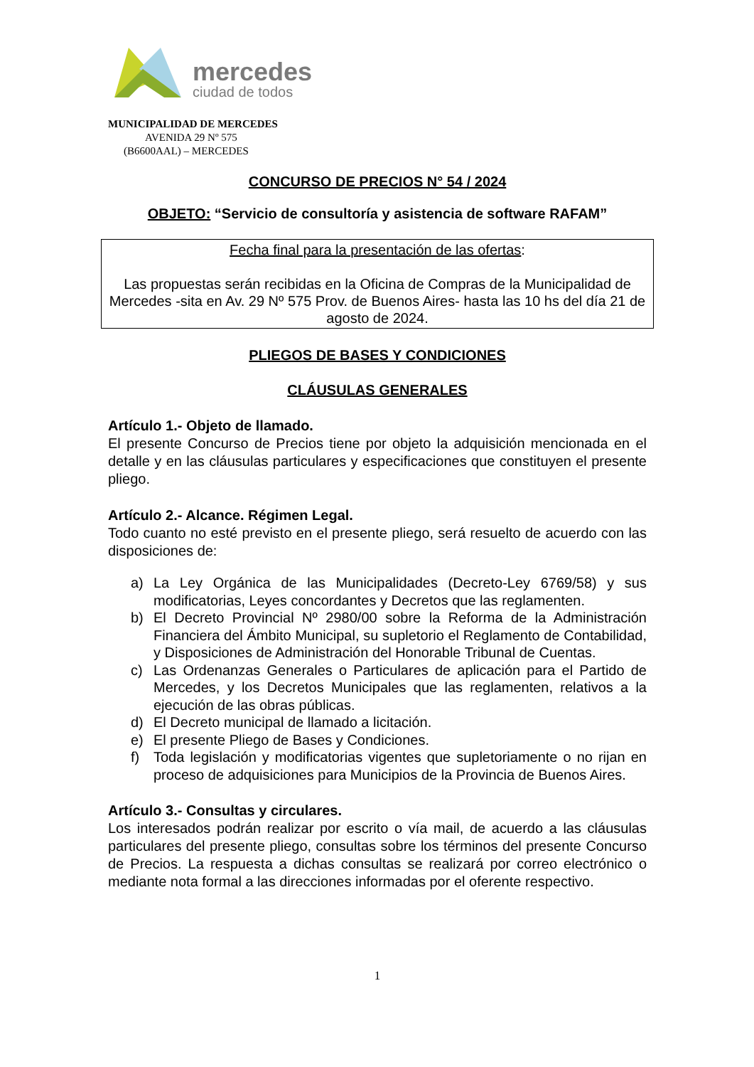mercedes
ciudad de todos
MUNICIPALIDAD DE MERCEDES
AVENIDA 29 Nº 575
(B6600AAL) – MERCEDES
CONCURSO DE PRECIOS N° 54 / 2024
OBJETO: “Servicio de consultoría y asistencia de software RAFAM”
Fecha final para la presentación de las ofertas:
Las propuestas serán recibidas en la Oficina de Compras de la Municipalidad de Mercedes -sita en Av. 29 Nº 575 Prov. de Buenos Aires- hasta las 10 hs del día 21 de agosto de 2024.
PLIEGOS DE BASES Y CONDICIONES
CLÁUSULAS GENERALES
Artículo 1.- Objeto de llamado.
El presente Concurso de Precios tiene por objeto la adquisición mencionada en el detalle y en las cláusulas particulares y especificaciones que constituyen el presente pliego.
Artículo 2.- Alcance. Régimen Legal.
Todo cuanto no esté previsto en el presente pliego, será resuelto de acuerdo con las disposiciones de:
a) La Ley Orgánica de las Municipalidades (Decreto-Ley 6769/58) y sus modificatorias, Leyes concordantes y Decretos que las reglamenten.
b) El Decreto Provincial Nº 2980/00 sobre la Reforma de la Administración Financiera del Ámbito Municipal, su supletorio el Reglamento de Contabilidad, y Disposiciones de Administración del Honorable Tribunal de Cuentas.
c) Las Ordenanzas Generales o Particulares de aplicación para el Partido de Mercedes, y los Decretos Municipales que las reglamenten, relativos a la ejecución de las obras públicas.
d) El Decreto municipal de llamado a licitación.
e) El presente Pliego de Bases y Condiciones.
f) Toda legislación y modificatorias vigentes que supletoriamente o no rijan en proceso de adquisiciones para Municipios de la Provincia de Buenos Aires.
Artículo 3.- Consultas y circulares.
Los interesados podrán realizar por escrito o vía mail, de acuerdo a las cláusulas particulares del presente pliego, consultas sobre los términos del presente Concurso de Precios. La respuesta a dichas consultas se realizará por correo electrónico o mediante nota formal a las direcciones informadas por el oferente respectivo.
1